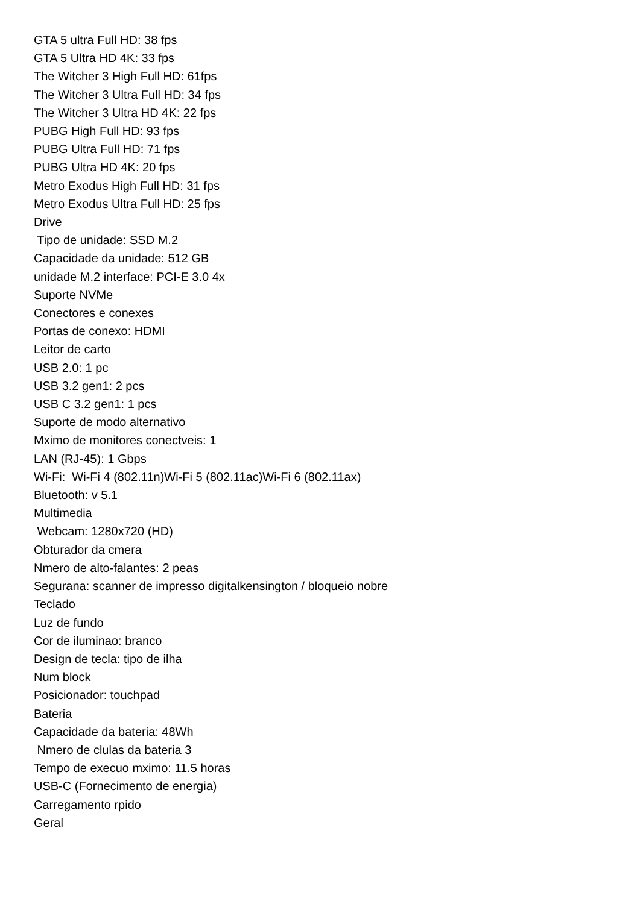GTA 5 ultra Full HD: 38 fps
GTA 5 Ultra HD 4K: 33 fps
The Witcher 3 High Full HD: 61fps
The Witcher 3 Ultra Full HD: 34 fps
The Witcher 3 Ultra HD 4K: 22 fps
PUBG High Full HD: 93 fps
PUBG Ultra Full HD: 71 fps
PUBG Ultra HD 4K: 20 fps
Metro Exodus High Full HD: 31 fps
Metro Exodus Ultra Full HD: 25 fps
Drive
Tipo de unidade: SSD M.2
Capacidade da unidade: 512 GB
unidade M.2 interface: PCI-E 3.0 4x
Suporte NVMe
Conectores e conexes
Portas de conexo: HDMI
Leitor de carto
USB 2.0: 1 pc
USB 3.2 gen1: 2 pcs
USB C 3.2 gen1: 1 pcs
Suporte de modo alternativo
Mximo de monitores conectveis: 1
LAN (RJ-45): 1 Gbps
Wi-Fi: Wi-Fi 4 (802.11n)Wi-Fi 5 (802.11ac)Wi-Fi 6 (802.11ax)
Bluetooth: v 5.1
Multimedia
Webcam: 1280x720 (HD)
Obturador da cmera
Nmero de alto-falantes: 2 peas
Segurana: scanner de impresso digitalkensington / bloqueio nobre
Teclado
Luz de fundo
Cor de iluminao: branco
Design de tecla: tipo de ilha
Num block
Posicionador: touchpad
Bateria
Capacidade da bateria: 48Wh
Nmero de clulas da bateria 3
Tempo de execuo mximo: 11.5 horas
USB-C (Fornecimento de energia)
Carregamento rpido
Geral